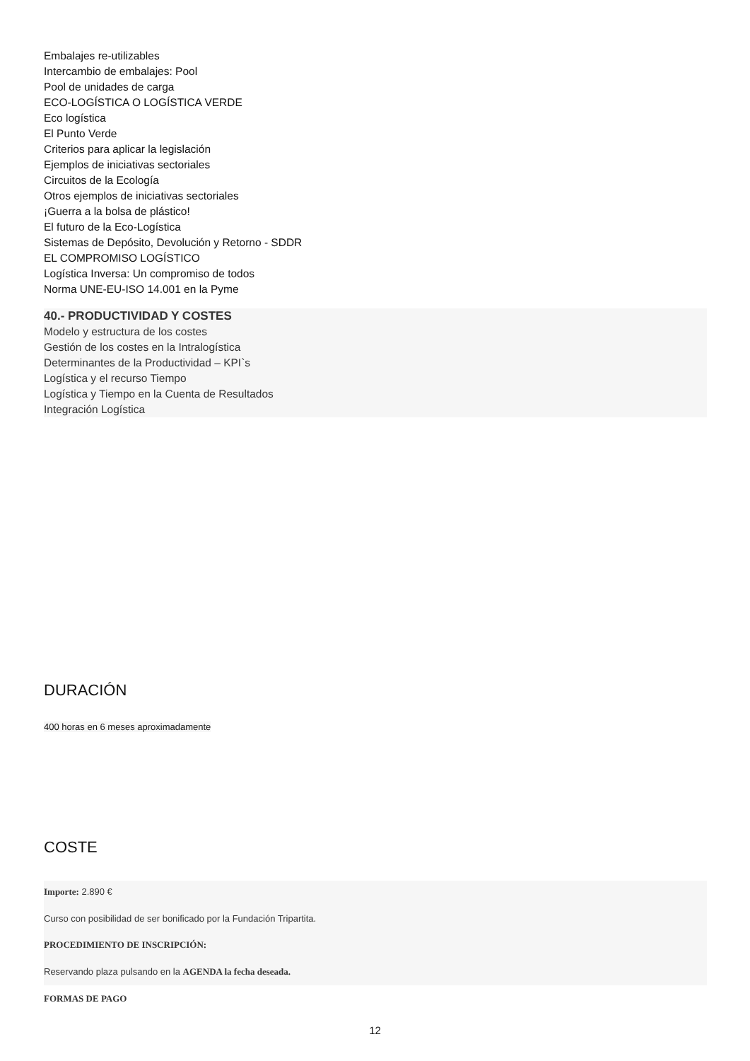Embalajes re-utilizables
Intercambio de embalajes: Pool
Pool de unidades de carga
ECO-LOGÍSTICA O LOGÍSTICA VERDE
Eco logística
El Punto Verde
Criterios para aplicar la legislación
Ejemplos de iniciativas sectoriales
Circuitos de la Ecología
Otros ejemplos de iniciativas sectoriales
¡Guerra a la bolsa de plástico!
El futuro de la Eco-Logística
Sistemas de Depósito, Devolución y Retorno - SDDR
EL COMPROMISO LOGÍSTICO
Logística Inversa: Un compromiso de todos
Norma UNE-EU-ISO 14.001 en la Pyme
40.- PRODUCTIVIDAD Y COSTES
Modelo y estructura de los costes
Gestión de los costes en la Intralogística
Determinantes de la Productividad – KPI`s
Logística y el recurso Tiempo
Logística y Tiempo en la Cuenta de Resultados
Integración Logística
DURACIÓN
400 horas en 6 meses aproximadamente
COSTE
Importe: 2.890 €
Curso con posibilidad de ser bonificado por la Fundación Tripartita.
PROCEDIMIENTO DE INSCRIPCIÓN:
Reservando plaza pulsando en la AGENDA la fecha deseada.
FORMAS DE PAGO
12